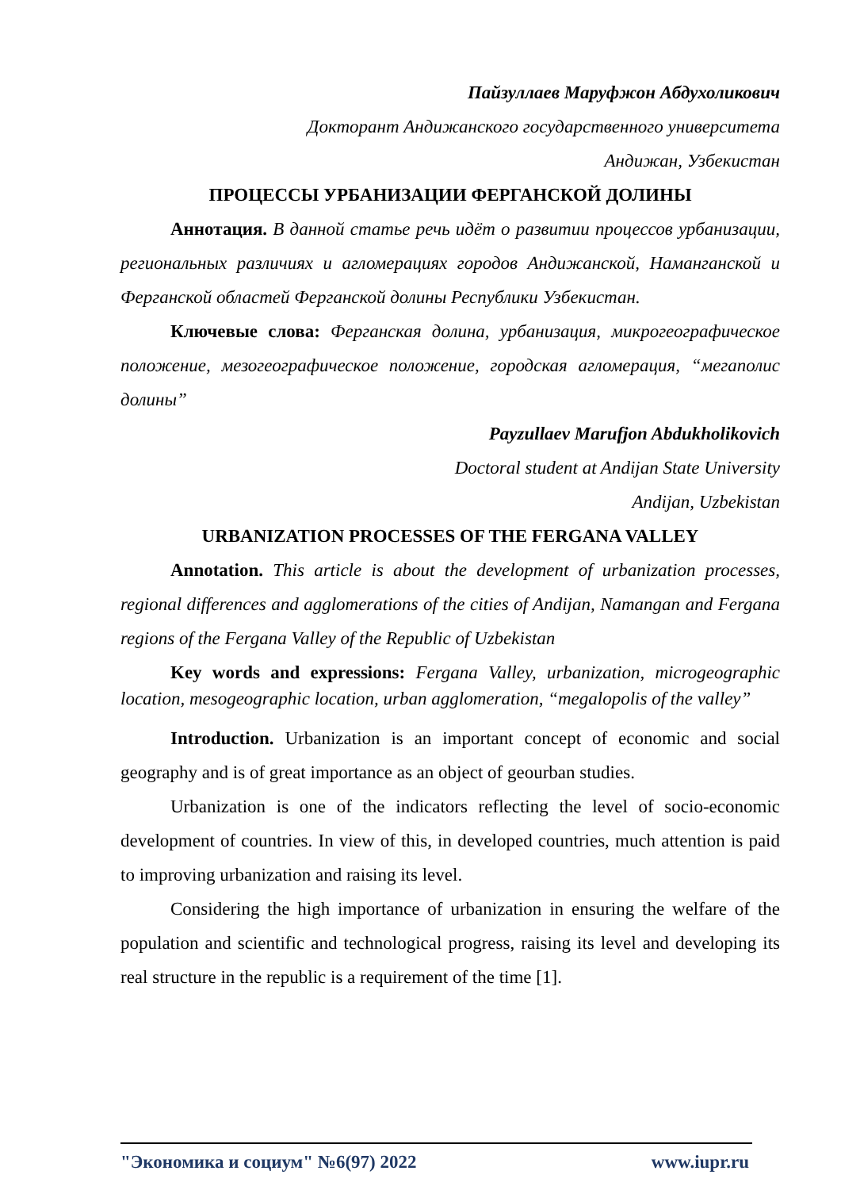Пайзуллаев Маруфжон Абдухоликович
Докторант Андижанского государственного университета
Андижан, Узбекистан
ПРОЦЕССЫ УРБАНИЗАЦИИ ФЕРГАНСКОЙ ДОЛИНЫ
Аннотация. В данной статье речь идёт о развитии процессов урбанизации, региональных различиях и агломерациях городов Андижанской, Наманганской и Ферганской областей Ферганской долины Республики Узбекистан.
Ключевые слова: Ферганская долина, урбанизация, микрогеографическое положение, мезогеографическое положение, городская агломерация, “мегаполис долины”
Payzullaev Marufjon Abdukholikovich
Doctoral student at Andijan State University
Andijan, Uzbekistan
URBANIZATION PROCESSES OF THE FERGANA VALLEY
Annotation. This article is about the development of urbanization processes, regional differences and agglomerations of the cities of Andijan, Namangan and Fergana regions of the Fergana Valley of the Republic of Uzbekistan
Key words and expressions: Fergana Valley, urbanization, microgeographic location, mesogeographic location, urban agglomeration, “megalopolis of the valley”
Introduction. Urbanization is an important concept of economic and social geography and is of great importance as an object of geourban studies.
Urbanization is one of the indicators reflecting the level of socio-economic development of countries. In view of this, in developed countries, much attention is paid to improving urbanization and raising its level.
Considering the high importance of urbanization in ensuring the welfare of the population and scientific and technological progress, raising its level and developing its real structure in the republic is a requirement of the time [1].
"Экономика и социум" №6(97) 2022 www.iupr.ru